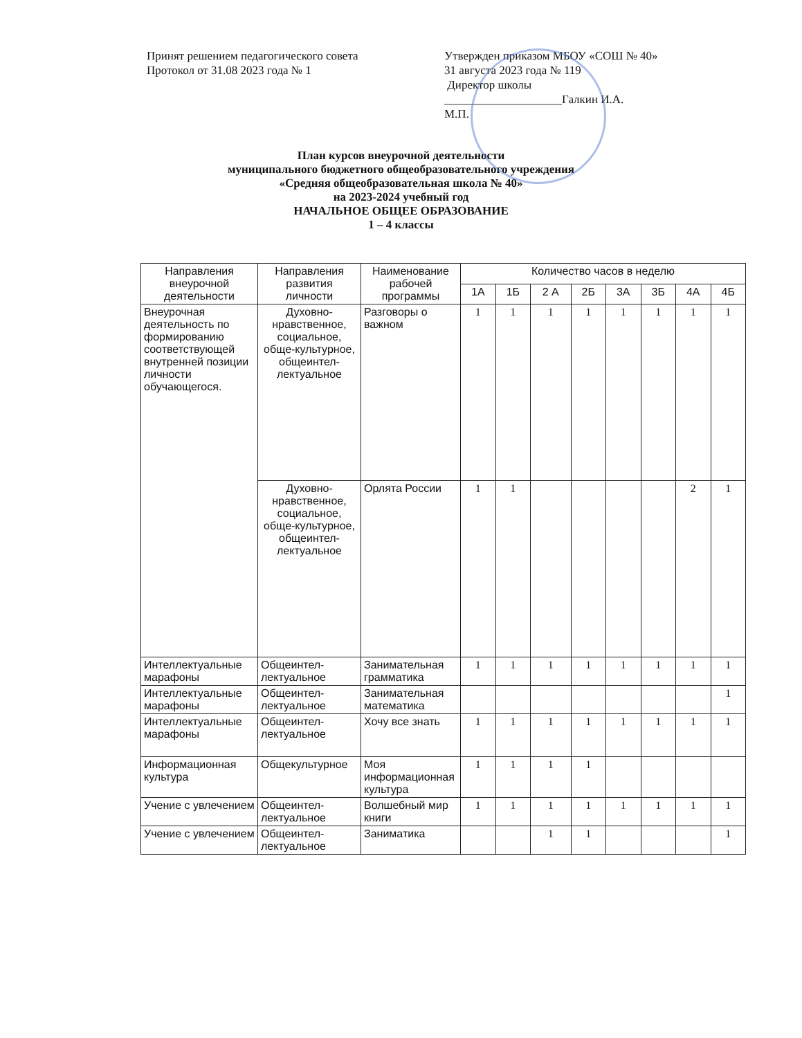Принят решением педагогического совета
Протокол от 31.08 2023 года № 1
Утвержден приказом МБОУ «СОШ № 40»
31 августа 2023 года № 119
Директор школы
____________________Галкин И.А.
М.П.
План курсов внеурочной деятельности
муниципального бюджетного общеобразовательного учреждения
«Средняя общеобразовательная школа № 40»
на 2023-2024 учебный год
НАЧАЛЬНОЕ ОБЩЕЕ ОБРАЗОВАНИЕ
1 – 4 классы
| Направления внеурочной деятельности | Направления развития личности | Наименование рабочей программы | Количество часов в неделю | | | | | | | |
| --- | --- | --- | --- | --- | --- | --- | --- | --- | --- | --- |
| | | | 1А | 1Б | 2 А | 2Б | 3А | 3Б | 4А | 4Б |
| Внеурочная деятельность по формированию соответствующей внутренней позиции личности обучающегося. | Духовно-нравственное, социальное, обще-культурное, общеинтел-лектуальное | Разговоры о важном | 1 | 1 | 1 | 1 | 1 | 1 | 1 | 1 |
| | Духовно-нравственное, социальное, обще-культурное, общеинтел-лектуальное | Орлята России | 1 | 1 | | | | | 2 | 1 |
| Интеллектуальные марафоны | Общеинтел-лектуальное | Занимательная грамматика | 1 | 1 | 1 | 1 | 1 | 1 | 1 | 1 |
| Интеллектуальные марафоны | Общеинтел-лектуальное | Занимательная математика | | | | | | | | 1 |
| Интеллектуальные марафоны | Общеинтел-лектуальное | Хочу все знать | 1 | 1 | 1 | 1 | 1 | 1 | 1 | 1 |
| Информационная культура | Общекультурное | Моя информационная культура | 1 | 1 | 1 | 1 | | | | |
| Учение с увлечением | Общеинтел-лектуальное | Волшебный мир книги | 1 | 1 | 1 | 1 | 1 | 1 | 1 | 1 |
| Учение с увлечением | Общеинтел-лектуальное | Заниматика | | | 1 | 1 | | | | 1 |